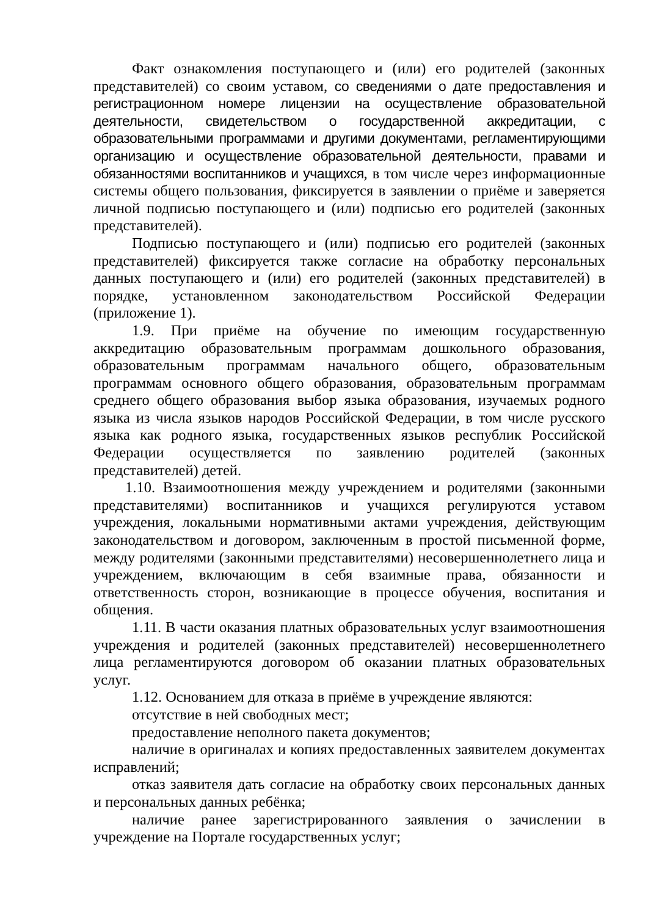Факт ознакомления поступающего и (или) его родителей (законных представителей) со своим уставом, со сведениями о дате предоставления и регистрационном номере лицензии на осуществление образовательной деятельности, свидетельством о государственной аккредитации, с образовательными программами и другими документами, регламентирующими организацию и осуществление образовательной деятельности, правами и обязанностями воспитанников и учащихся, в том числе через информационные системы общего пользования, фиксируется в заявлении о приёме и заверяется личной подписью поступающего и (или) подписью его родителей (законных представителей).
Подписью поступающего и (или) подписью его родителей (законных представителей) фиксируется также согласие на обработку персональных данных поступающего и (или) его родителей (законных представителей) в порядке, установленном законодательством Российской Федерации (приложение 1).
1.9. При приёме на обучение по имеющим государственную аккредитацию образовательным программам дошкольного образования, образовательным программам начального общего, образовательным программам основного общего образования, образовательным программам среднего общего образования выбор языка образования, изучаемых родного языка из числа языков народов Российской Федерации, в том числе русского языка как родного языка, государственных языков республик Российской Федерации осуществляется по заявлению родителей (законных представителей) детей.
1.10. Взаимоотношения между учреждением и родителями (законными представителями) воспитанников и учащихся регулируются уставом учреждения, локальными нормативными актами учреждения, действующим законодательством и договором, заключенным в простой письменной форме, между родителями (законными представителями) несовершеннолетнего лица и учреждением, включающим в себя взаимные права, обязанности и ответственность сторон, возникающие в процессе обучения, воспитания и общения.
1.11. В части оказания платных образовательных услуг взаимоотношения учреждения и родителей (законных представителей) несовершеннолетнего лица регламентируются договором об оказании платных образовательных услуг.
1.12. Основанием для отказа в приёме в учреждение являются:
отсутствие в ней свободных мест;
предоставление неполного пакета документов;
наличие в оригиналах и копиях предоставленных заявителем документах исправлений;
отказ заявителя дать согласие на обработку своих персональных данных и персональных данных ребёнка;
наличие ранее зарегистрированного заявления о зачислении в учреждение на Портале государственных услуг;